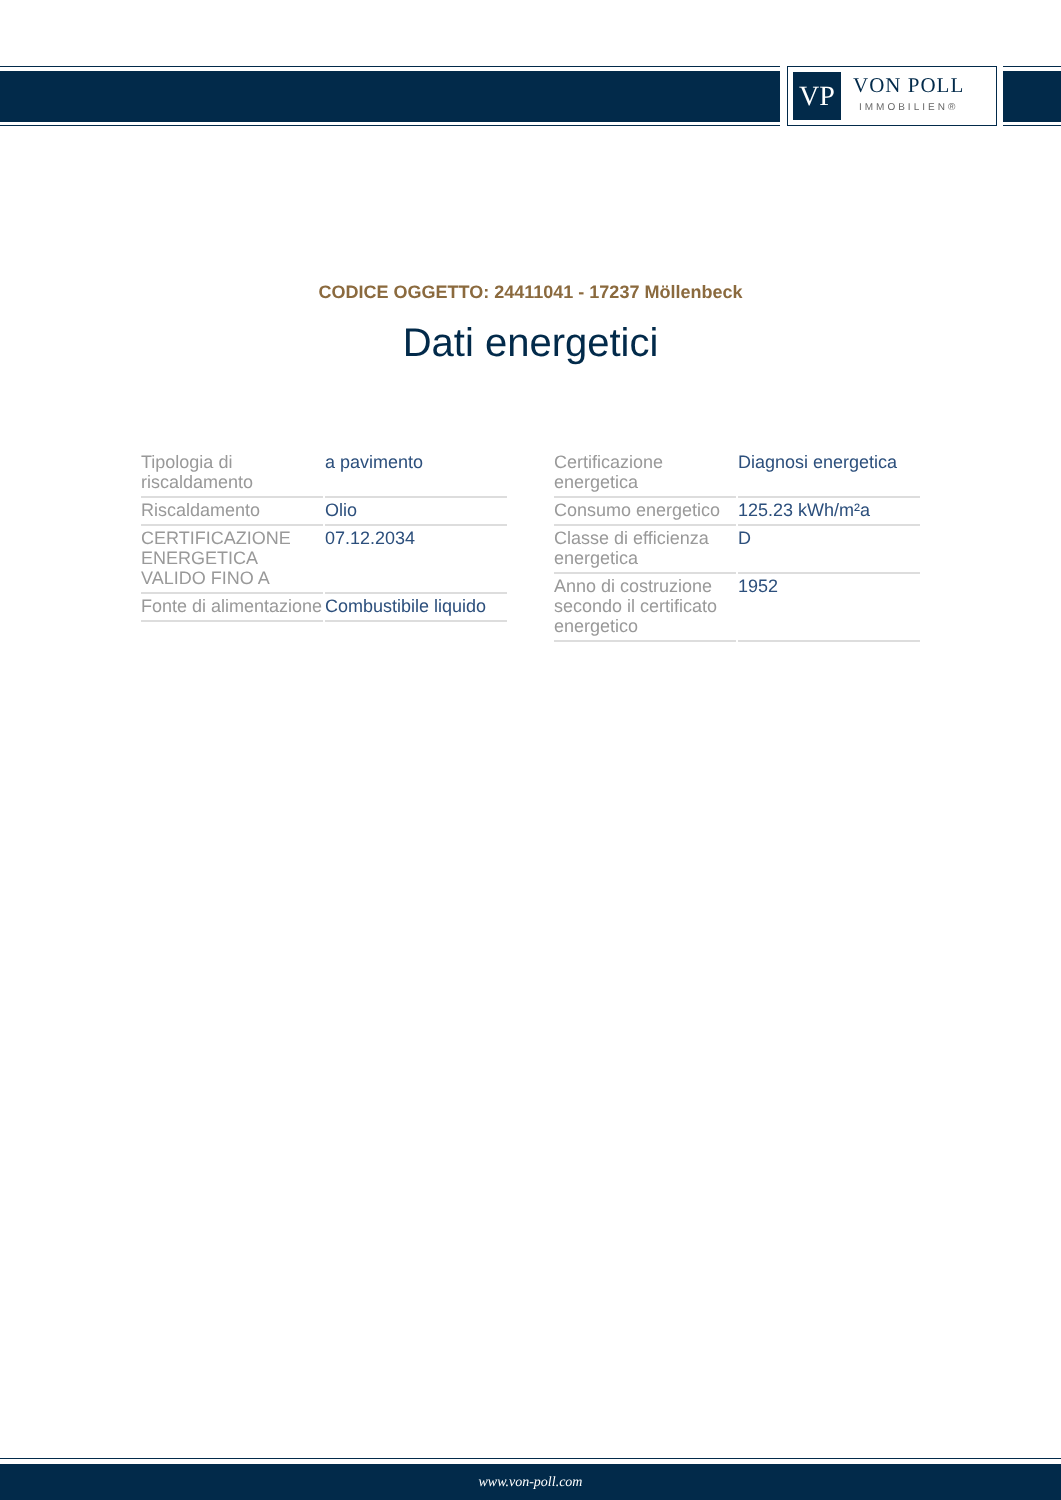VP
VON POLL
IMMOBILIEN®
CODICE OGGETTO: 24411041 - 17237 Möllenbeck
Dati energetici
| Tipologia di riscaldamento | a pavimento |
| Riscaldamento | Olio |
| CERTIFICAZIONE ENERGETICA VALIDO FINO A | 07.12.2034 |
| Fonte di alimentazione | Combustibile liquido |
| Certificazione energetica | Diagnosi energetica |
| Consumo energetico | 125.23 kWh/m²a |
| Classe di efficienza energetica | D |
| Anno di costruzione secondo il certificato energetico | 1952 |
www.von-poll.com